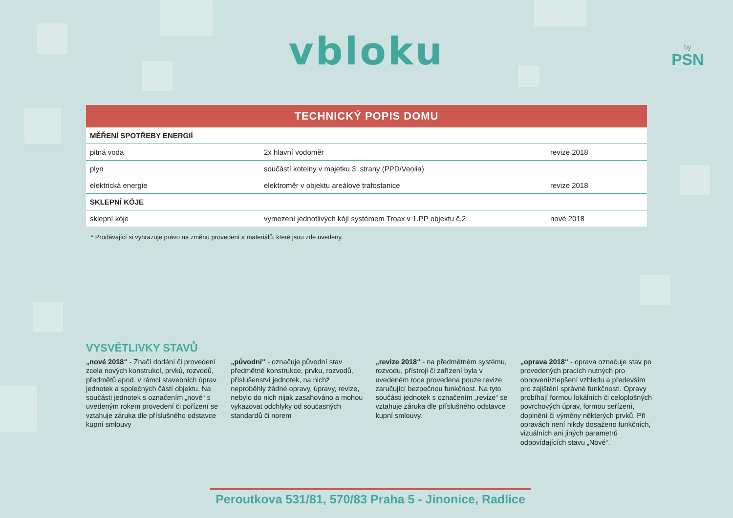vbloku
by
PSN
| TECHNICKÝ POPIS DOMU | | |
| --- | --- | --- |
| MĚŘENÍ SPOTŘEBY ENERGIÍ | | |
| pitná voda | 2x hlavní vodoměr | revize 2018 |
| plyn | součástí kotelny v majetku 3. strany (PPD/Veolia) | |
| elektrická energie | elektroměr v objektu areálové trafostanice | revize 2018 |
| SKLEPNÍ KÓJE | | |
| sklepní kóje | vymezení jednotlivých kójí systémem Troax v 1.PP objektu č.2 | nové 2018 |
* Prodávající si vyhrazuje právo na změnu provedení a materiálů, které jsou zde uvedeny.
VYSVĚTLIVKY STAVŮ
„nové 2018“ - Značí dodání či provedení zcela nových konstrukcí, prvků, rozvodů, předmětů apod. v rámci stavebních úprav jednotek a společných částí objektu. Na součásti jednotek s označením „nové“ s uvedeným rokem provedení či pořízení se vztahuje záruka dle příslušného odstavce kupní smlouvy
„původní“ - označuje původní stav předmětné konstrukce, prvku, rozvodů, příslušenství jednotek, na nichž neproběhly žádné opravy, úpravy, revize, nebylo do nich nijak zasahováno a mohou vykazovat odchlyky od současných standardů či norem
„revize 2018“ - na předmětném systému, rozvodu, přístroji či zařízení byla v uvedeném roce provedena pouze revize zaručující bezpečnou funkčnost. Na tyto součásti jednotek s označením „revize“ se vztahuje záruka dle příslušného odstavce kupní smlouvy.
„oprava 2018“ - oprava označuje stav po provedených pracích nutných pro obnovení/zlepšení vzhledu a především pro zajištění správné funkčnosti. Opravy probíhají formou lokálních či celoplošných povrchových úprav, formou seřízení, doplnění či výměny některých prvků. Při opravách není nikdy dosaženo funkčních, vizuálních ani jiných parametrů odpovídajících stavu „Nové“.
Peroutkova 531/81, 570/83 Praha 5 - Jinonice, Radlice